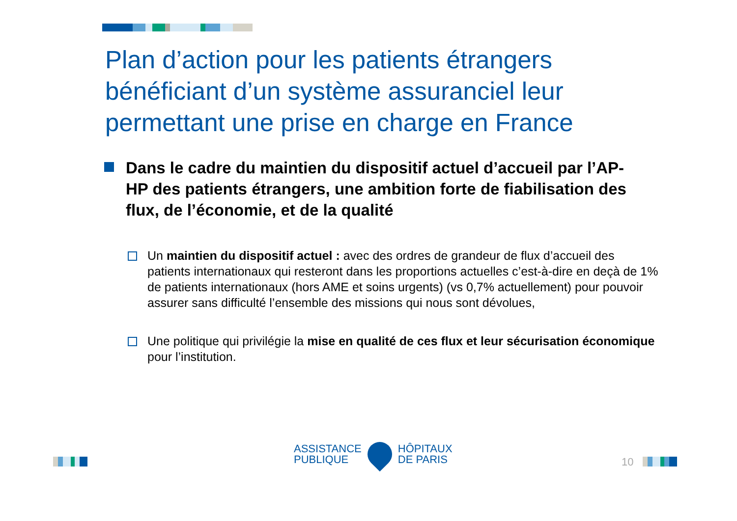Plan d’action pour les patients étrangers bénéficiant d’un système assuranciel leur permettant une prise en charge en France
Dans le cadre du maintien du dispositif actuel d’accueil par l’AP-HP des patients étrangers, une ambition forte de fiabilisation des flux, de l’économie, et de la qualité
Un maintien du dispositif actuel : avec des ordres de grandeur de flux d’accueil des patients internationaux qui resteront dans les proportions actuelles c’est-à-dire en deçà de 1% de patients internationaux (hors AME et soins urgents) (vs 0,7% actuellement) pour pouvoir assurer sans difficulté l’ensemble des missions qui nous sont dévolues,
Une politique qui privilégie la mise en qualité de ces flux et leur sécurisation économique pour l’institution.
ASSISTANCE
PUBLIQUE
HÔPITAUX
DE PARIS
10